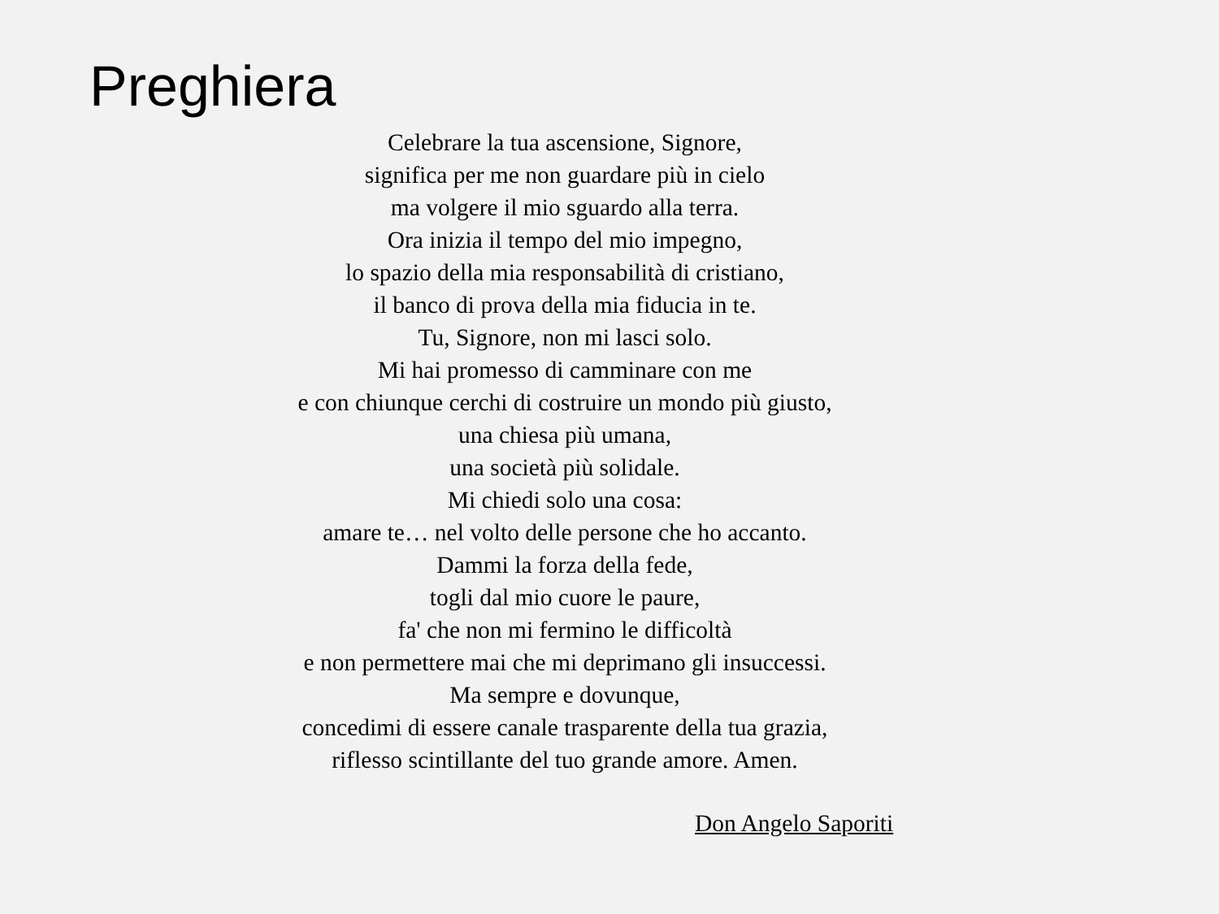Preghiera
Celebrare la tua ascensione, Signore,
significa per me non guardare più in cielo
ma volgere il mio sguardo alla terra.
Ora inizia il tempo del mio impegno,
lo spazio della mia responsabilità di cristiano,
il banco di prova della mia fiducia in te.
Tu, Signore, non mi lasci solo.
Mi hai promesso di camminare con me
e con chiunque cerchi di costruire un mondo più giusto,
una chiesa più umana,
una società più solidale.
Mi chiedi solo una cosa:
amare te… nel volto delle persone che ho accanto.
Dammi la forza della fede,
togli dal mio cuore le paure,
fa' che non mi fermino le difficoltà
e non permettere mai che mi deprimano gli insuccessi.
Ma sempre e dovunque,
concedimi di essere canale trasparente della tua grazia,
riflesso scintillante del tuo grande amore. Amen.
Don Angelo Saporiti